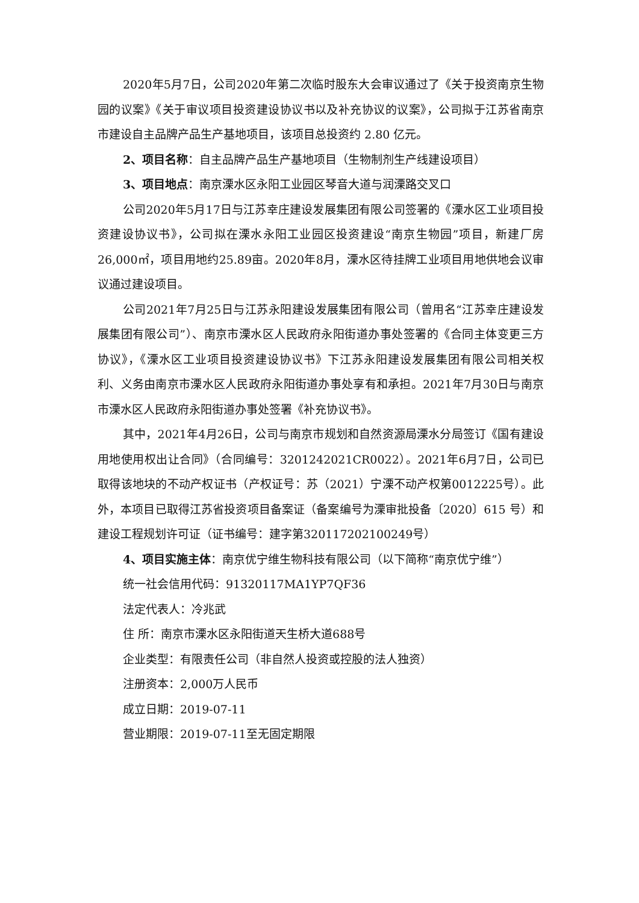2020年5月7日，公司2020年第二次临时股东大会审议通过了《关于投资南京生物园的议案》《关于审议项目投资建设协议书以及补充协议的议案》，公司拟于江苏省南京市建设自主品牌产品生产基地项目，该项目总投资约 2.80 亿元。
2、项目名称：自主品牌产品生产基地项目（生物制剂生产线建设项目）
3、项目地点：南京溧水区永阳工业园区琴音大道与润溧路交叉口
公司2020年5月17日与江苏幸庄建设发展集团有限公司签署的《溧水区工业项目投资建设协议书》，公司拟在溧水永阳工业园区投资建设“南京生物园”项目，新建厂房26,000㎡，项目用地约25.89亩。2020年8月，溧水区待挂牌工业项目用地供地会议审议通过建设项目。
公司2021年7月25日与江苏永阳建设发展集团有限公司（曾用名“江苏幸庄建设发展集团有限公司”）、南京市溧水区人民政府永阳街道办事处签署的《合同主体变更三方协议》，《溧水区工业项目投资建设协议书》下江苏永阳建设发展集团有限公司相关权利、义务由南京市溧水区人民政府永阳街道办事处享有和承担。2021年7月30日与南京市溧水区人民政府永阳街道办事处签署《补充协议书》。
其中，2021年4月26日，公司与南京市规划和自然资源局溧水分局签订《国有建设用地使用权出让合同》（合同编号：3201242021CR0022）。2021年6月7日，公司已取得该地块的不动产权证书（产权证号：苏（2021）宁溧不动产权第0012225号）。此外，本项目已取得江苏省投资项目备案证（备案编号为溧审批投备〔2020〕615 号）和建设工程规划许可证（证书编号：建字第320117202100249号）
4、项目实施主体：南京优宁维生物科技有限公司（以下简称“南京优宁维”）
统一社会信用代码：91320117MA1YP7QF36
法定代表人：冷兆武
住 所：南京市溧水区永阳街道天生桥大道688号
企业类型：有限责任公司（非自然人投资或控股的法人独资）
注册资本：2,000万人民币
成立日期：2019-07-11
营业期限：2019-07-11至无固定期限